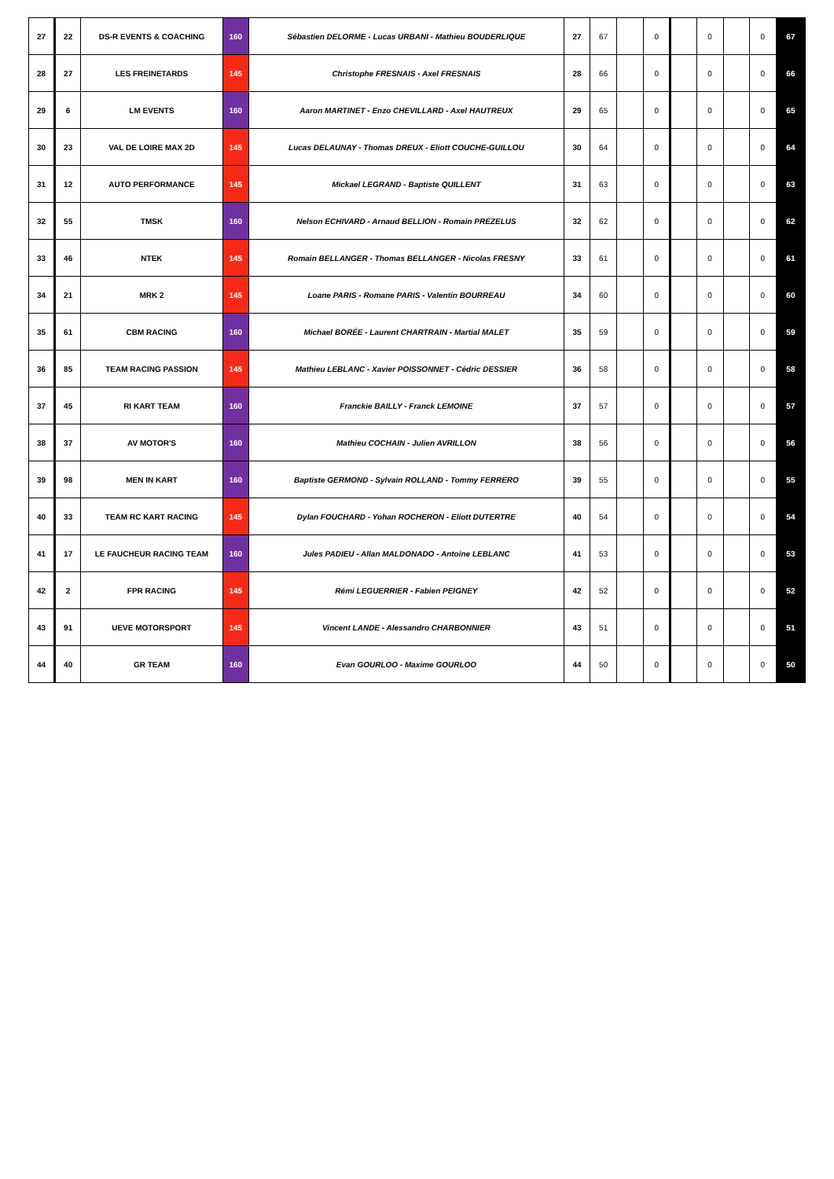| 27 | 22 | DS-R EVENTS & COACHING | 160 | Sébastien DELORME - Lucas URBANI - Mathieu BOUDERLIQUE | 27 | 67 | | 0 | | 0 | | 0 | 67 |
| 28 | 27 | LES FREINETARDS | 145 | Christophe FRESNAIS - Axel FRESNAIS | 28 | 66 | | 0 | | 0 | | 0 | 66 |
| 29 | 6 | LM EVENTS | 160 | Aaron MARTINET - Enzo CHEVILLARD - Axel HAUTREUX | 29 | 65 | | 0 | | 0 | | 0 | 65 |
| 30 | 23 | VAL DE LOIRE MAX 2D | 145 | Lucas DELAUNAY - Thomas DREUX - Eliott COUCHE-GUILLOU | 30 | 64 | | 0 | | 0 | | 0 | 64 |
| 31 | 12 | AUTO PERFORMANCE | 145 | Mickael LEGRAND - Baptiste QUILLENT | 31 | 63 | | 0 | | 0 | | 0 | 63 |
| 32 | 55 | TMSK | 160 | Nelson ECHIVARD - Arnaud BELLION - Romain PREZELUS | 32 | 62 | | 0 | | 0 | | 0 | 62 |
| 33 | 46 | NTEK | 145 | Romain BELLANGER - Thomas BELLANGER - Nicolas FRESNY | 33 | 61 | | 0 | | 0 | | 0 | 61 |
| 34 | 21 | MRK 2 | 145 | Loane PARIS - Romane PARIS - Valentin BOURREAU | 34 | 60 | | 0 | | 0 | | 0 | 60 |
| 35 | 61 | CBM RACING | 160 | Michael BORÉE - Laurent CHARTRAIN - Martial MALET | 35 | 59 | | 0 | | 0 | | 0 | 59 |
| 36 | 85 | TEAM RACING PASSION | 145 | Mathieu LEBLANC - Xavier POISSONNET - Cédric DESSIER | 36 | 58 | | 0 | | 0 | | 0 | 58 |
| 37 | 45 | RI KART TEAM | 160 | Franckie BAILLY - Franck LEMOINE | 37 | 57 | | 0 | | 0 | | 0 | 57 |
| 38 | 37 | AV MOTOR'S | 160 | Mathieu COCHAIN - Julien AVRILLON | 38 | 56 | | 0 | | 0 | | 0 | 56 |
| 39 | 98 | MEN IN KART | 160 | Baptiste GERMOND - Sylvain ROLLAND - Tommy FERRERO | 39 | 55 | | 0 | | 0 | | 0 | 55 |
| 40 | 33 | TEAM RC KART RACING | 145 | Dylan FOUCHARD - Yohan ROCHERON - Eliott DUTERTRE | 40 | 54 | | 0 | | 0 | | 0 | 54 |
| 41 | 17 | LE FAUCHEUR RACING TEAM | 160 | Jules PADIEU - Allan MALDONADO - Antoine LEBLANC | 41 | 53 | | 0 | | 0 | | 0 | 53 |
| 42 | 2 | FPR RACING | 145 | Rémi LEGUERRIER - Fabien PEIGNEY | 42 | 52 | | 0 | | 0 | | 0 | 52 |
| 43 | 91 | UEVE MOTORSPORT | 145 | Vincent LANDE - Alessandro CHARBONNIER | 43 | 51 | | 0 | | 0 | | 0 | 51 |
| 44 | 40 | GR TEAM | 160 | Evan GOURLOO - Maxime GOURLOO | 44 | 50 | | 0 | | 0 | | 0 | 50 |